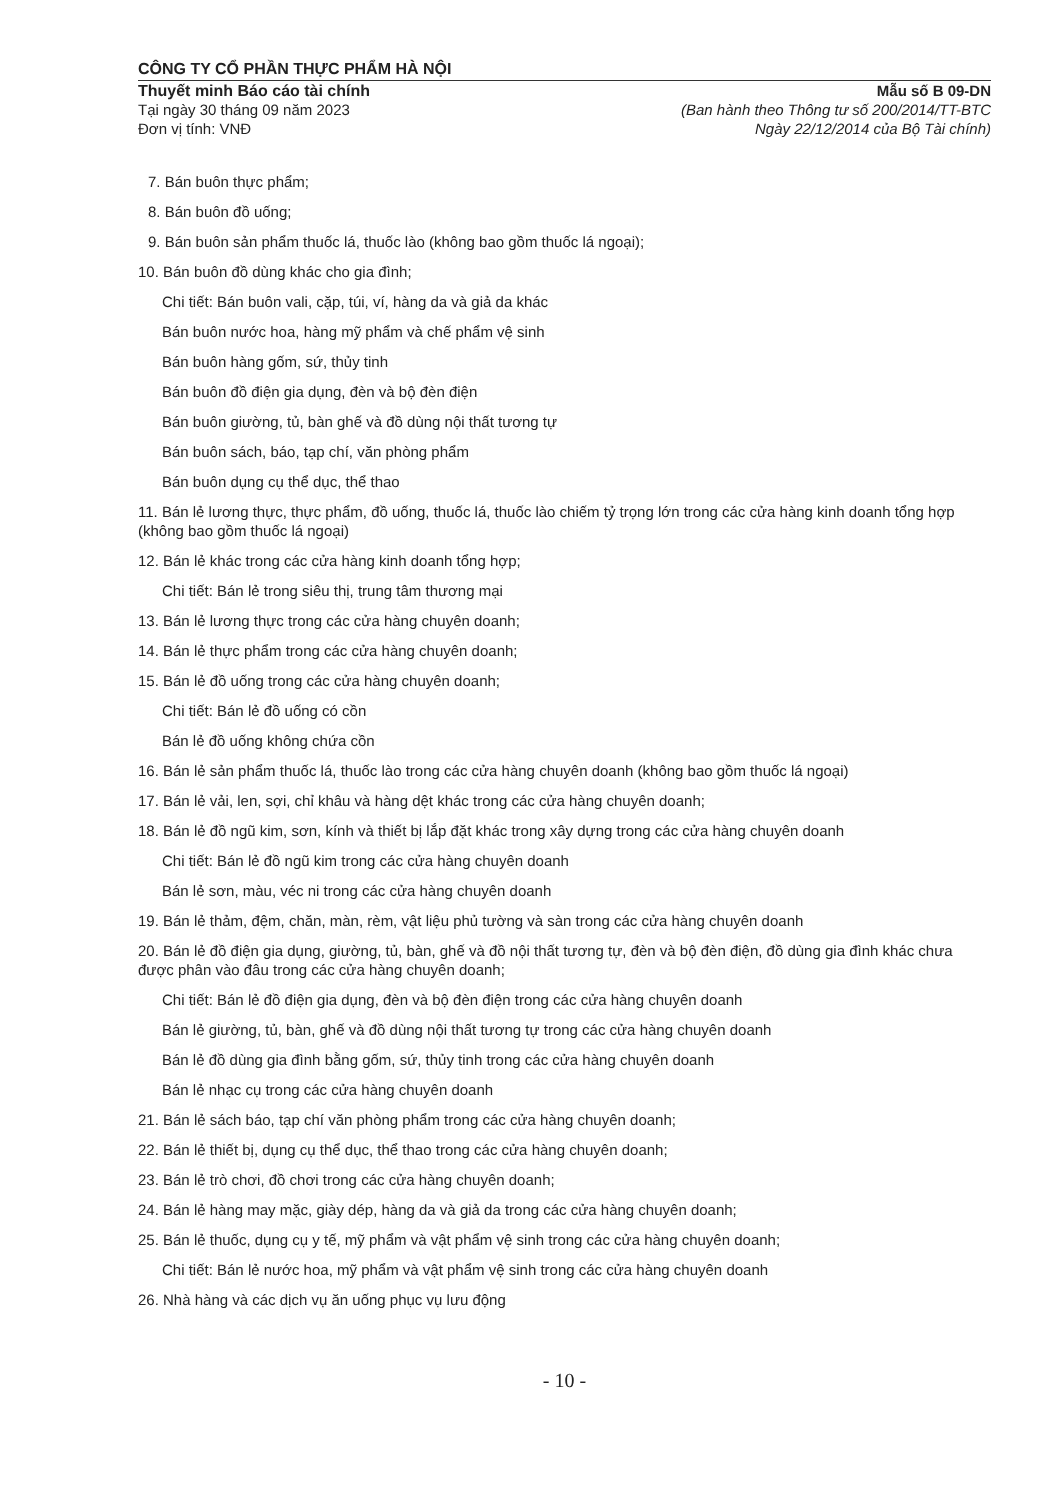CÔNG TY CỔ PHẦN THỰC PHẨM HÀ NỘI
Thuyết minh Báo cáo tài chính
Tại ngày 30 tháng 09 năm 2023
Đơn vị tính: VNĐ
Mẫu số B 09-DN
(Ban hành theo Thông tư số 200/2014/TT-BTC
Ngày 22/12/2014 của Bộ Tài chính)
7. Bán buôn thực phẩm;
8. Bán buôn đồ uống;
9. Bán buôn sản phẩm thuốc lá, thuốc lào (không bao gồm thuốc lá ngoại);
10. Bán buôn đồ dùng khác cho gia đình;
Chi tiết: Bán buôn vali, cặp, túi, ví, hàng da và giả da khác
Bán buôn nước hoa, hàng mỹ phẩm và chế phẩm vệ sinh
Bán buôn hàng gốm, sứ, thủy tinh
Bán buôn đồ điện gia dụng, đèn và bộ đèn điện
Bán buôn giường, tủ, bàn ghế và đồ dùng nội thất tương tự
Bán buôn sách, báo, tạp chí, văn phòng phẩm
Bán buôn dụng cụ thể dục, thể thao
11. Bán lẻ lương thực, thực phẩm, đồ uống, thuốc lá, thuốc lào chiếm tỷ trọng lớn trong các cửa hàng kinh doanh tổng hợp (không bao gồm thuốc lá ngoại)
12. Bán lẻ khác trong các cửa hàng kinh doanh tổng hợp;
Chi tiết: Bán lẻ trong siêu thị, trung tâm thương mại
13. Bán lẻ lương thực trong các cửa hàng chuyên doanh;
14. Bán lẻ thực phẩm trong các cửa hàng chuyên doanh;
15. Bán lẻ đồ uống trong các cửa hàng chuyên doanh;
Chi tiết: Bán lẻ đồ uống có cồn
Bán lẻ đồ uống không chứa cồn
16. Bán lẻ sản phẩm thuốc lá, thuốc lào trong các cửa hàng chuyên doanh (không bao gồm thuốc lá ngoại)
17. Bán lẻ vải, len, sợi, chỉ khâu và hàng dệt khác trong các cửa hàng chuyên doanh;
18. Bán lẻ đồ ngũ kim, sơn, kính và thiết bị lắp đặt khác trong xây dựng trong các cửa hàng chuyên doanh
Chi tiết: Bán lẻ đồ ngũ kim trong các cửa hàng chuyên doanh
Bán lẻ sơn, màu, véc ni trong các cửa hàng chuyên doanh
19. Bán lẻ thảm, đệm, chăn, màn, rèm, vật liệu phủ tường và sàn trong các cửa hàng chuyên doanh
20. Bán lẻ đồ điện gia dụng, giường, tủ, bàn, ghế và đồ nội thất tương tự, đèn và bộ đèn điện, đồ dùng gia đình khác chưa được phân vào đâu trong các cửa hàng chuyên doanh;
Chi tiết: Bán lẻ đồ điện gia dụng, đèn và bộ đèn điện trong các cửa hàng chuyên doanh
Bán lẻ giường, tủ, bàn, ghế và đồ dùng nội thất tương tự trong các cửa hàng chuyên doanh
Bán lẻ đồ dùng gia đình bằng gốm, sứ, thủy tinh trong các cửa hàng chuyên doanh
Bán lẻ nhạc cụ trong các cửa hàng chuyên doanh
21. Bán lẻ sách báo, tạp chí văn phòng phẩm trong các cửa hàng chuyên doanh;
22. Bán lẻ thiết bị, dụng cụ thể dục, thể thao trong các cửa hàng chuyên doanh;
23. Bán lẻ trò chơi, đồ chơi trong các cửa hàng chuyên doanh;
24. Bán lẻ hàng may mặc, giày dép, hàng da và giả da trong các cửa hàng chuyên doanh;
25. Bán lẻ thuốc, dụng cụ y tế, mỹ phẩm và vật phẩm vệ sinh trong các cửa hàng chuyên doanh;
Chi tiết: Bán lẻ nước hoa, mỹ phẩm và vật phẩm vệ sinh trong các cửa hàng chuyên doanh
26. Nhà hàng và các dịch vụ ăn uống phục vụ lưu động
- 10 -